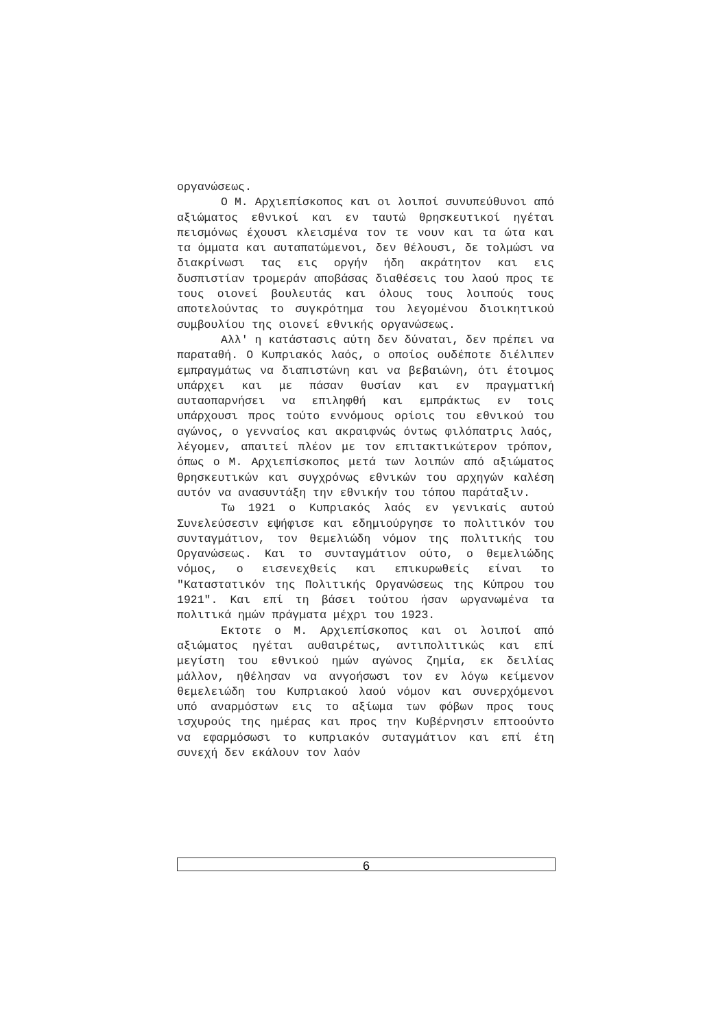οργανώσεως.
Ο Μ. Αρχιεπίσκοπος και οι λοιποί συνυπεύθυνοι από αξιώματος εθνικοί και εν ταυτώ θρησκευτικοί ηγέται πεισμόνως έχουσι κλεισμένα τον τε νουν και τα ώτα και τα όμματα και αυταπατώμενοι, δεν θέλουσι, δε τολμώσι να διακρίνωσι τας εις οργήν ήδη ακράτητον και εις δυσπιστίαν τρομεράν αποβάσας διαθέσεις του λαού προς τε τους οιονεί βουλευτάς και όλους τους λοιπούς τους αποτελούντας το συγκρότημα του λεγομένου διοικητικού συμβουλίου της οιονεί εθνικής οργανώσεως.
Αλλ' η κατάστασις αύτη δεν δύναται, δεν πρέπει να παραταθή. Ο Κυπριακός λαός, ο οποίος ουδέποτε διέλιπεν εμπραγμάτως να διαπιστώνη και να βεβαιώνη, ότι έτοιμος υπάρχει και με πάσαν θυσίαν και εν πραγματική αυταοπαρνήσει να επιληφθή και εμπράκτως εν τοις υπάρχουσι προς τούτο εννόμους ορίοις του εθνικού του αγώνος, ο γενναίος και ακραιφνώς όντως φιλόπατρις λαός, λέγομεν, απαιτεί πλέον με τον επιτακτικώτερον τρόπον, όπως ο Μ. Αρχιεπίσκοπος μετά των λοιπών από αξιώματος θρησκευτικών και συγχρόνως εθνικών του αρχηγών καλέση αυτόν να ανασυντάξη την εθνικήν του τόπου παράταξιν.
Τω 1921 ο Κυπριακός λαός εν γενικαίς αυτού Συνελεύσεσιν εψήφισε και εδημιούργησε το πολιτικόν του συνταγμάτιον, τον θεμελιώδη νόμον της πολιτικής του Οργανώσεως. Και το συνταγμάτιον ούτο, ο θεμελιώδης νόμος, ο εισενεχθείς και επικυρωθείς είναι το "Καταστατικόν της Πολιτικής Οργανώσεως της Κύπρου του 1921". Και επί τη βάσει τούτου ήσαν ωργανωμένα τα πολιτικά ημών πράγματα μέχρι του 1923.
Εκτοτε ο Μ. Αρχιεπίσκοπος και οι λοιποί από αξιώματος ηγέται αυθαιρέτως, αντιπολιτικώς και επί μεγίστη του εθνικού ημών αγώνος ζημία, εκ δειλίας μάλλον, ηθέλησαν να ανγοήσωσι τον εν λόγω κείμενον θεμελειώδη του Κυπριακού λαού νόμον και συνερχόμενοι υπό αναρμόστων εις το αξίωμα των φόβων προς τους ισχυρούς της ημέρας και προς την Κυβέρνησιν επτοούντο να εφαρμόσωσι το κυπριακόν συταγμάτιον και επί έτη συνεχή δεν εκάλουν τον λαόν
6